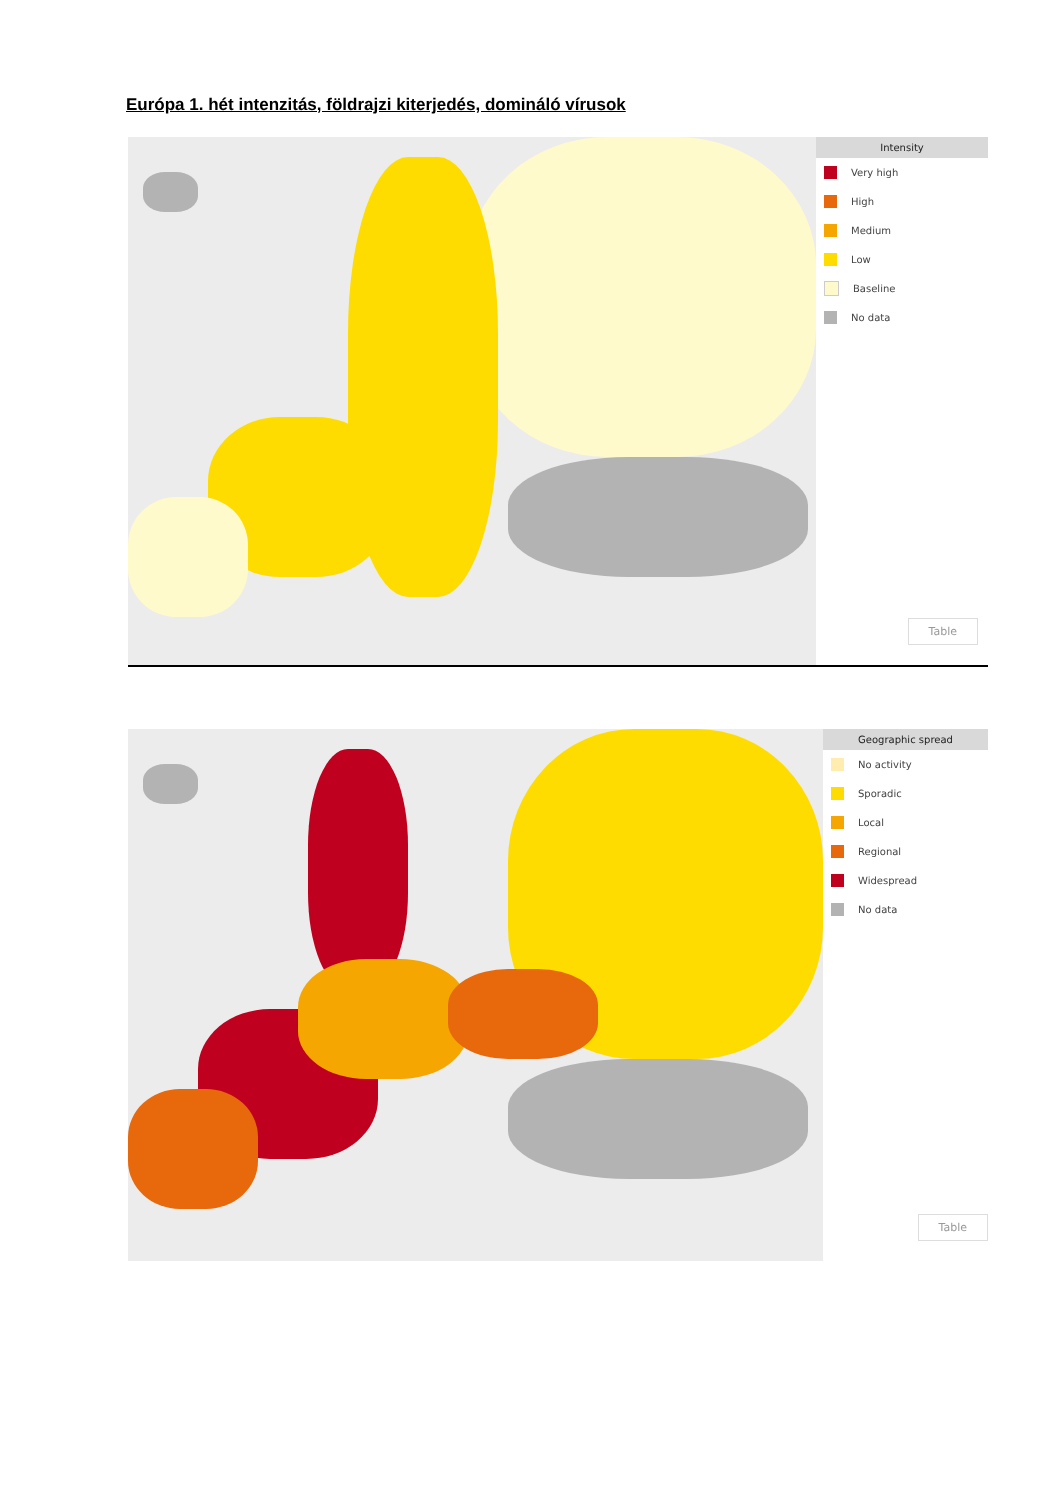Európa 1. hét intenzitás, földrajzi kiterjedés, domináló vírusok
Intensity
Very high
High
Medium
Low
Baseline
No data
Table
Geographic spread
No activity
Sporadic
Local
Regional
Widespread
No data
Table